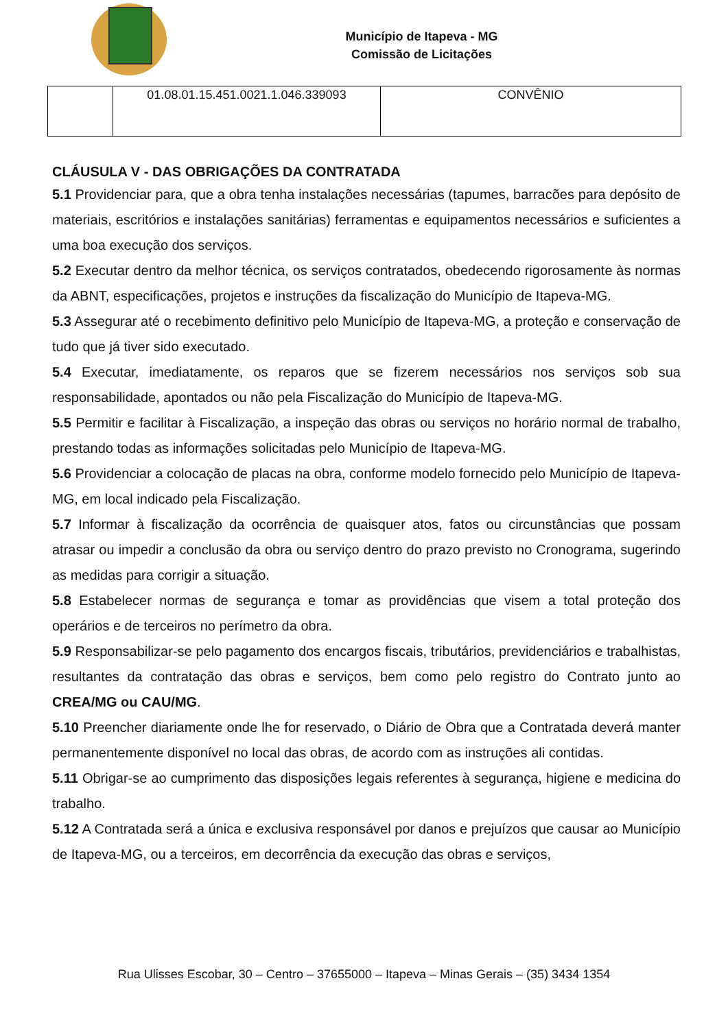Município de Itapeva - MG
Comissão de Licitações
| | 01.08.01.15.451.0021.1.046.339093 | CONVÊNIO |
CLÁUSULA V - DAS OBRIGAÇÕES DA CONTRATADA
5.1 Providenciar para, que a obra tenha instalações necessárias (tapumes, barracões para depósito de materiais, escritórios e instalações sanitárias) ferramentas e equipamentos necessários e suficientes a uma boa execução dos serviços.
5.2 Executar dentro da melhor técnica, os serviços contratados, obedecendo rigorosamente às normas da ABNT, especificações, projetos e instruções da fiscalização do Município de Itapeva-MG.
5.3 Assegurar até o recebimento definitivo pelo Município de Itapeva-MG, a proteção e conservação de tudo que já tiver sido executado.
5.4 Executar, imediatamente, os reparos que se fizerem necessários nos serviços sob sua responsabilidade, apontados ou não pela Fiscalização do Município de Itapeva-MG.
5.5 Permitir e facilitar à Fiscalização, a inspeção das obras ou serviços no horário normal de trabalho, prestando todas as informações solicitadas pelo Município de Itapeva-MG.
5.6 Providenciar a colocação de placas na obra, conforme modelo fornecido pelo Município de Itapeva-MG, em local indicado pela Fiscalização.
5.7 Informar à fiscalização da ocorrência de quaisquer atos, fatos ou circunstâncias que possam atrasar ou impedir a conclusão da obra ou serviço dentro do prazo previsto no Cronograma, sugerindo as medidas para corrigir a situação.
5.8 Estabelecer normas de segurança e tomar as providências que visem a total proteção dos operários e de terceiros no perímetro da obra.
5.9 Responsabilizar-se pelo pagamento dos encargos fiscais, tributários, previdenciários e trabalhistas, resultantes da contratação das obras e serviços, bem como pelo registro do Contrato junto ao CREA/MG ou CAU/MG.
5.10 Preencher diariamente onde lhe for reservado, o Diário de Obra que a Contratada deverá manter permanentemente disponível no local das obras, de acordo com as instruções ali contidas.
5.11 Obrigar-se ao cumprimento das disposições legais referentes à segurança, higiene e medicina do trabalho.
5.12 A Contratada será a única e exclusiva responsável por danos e prejuízos que causar ao Município de Itapeva-MG, ou a terceiros, em decorrência da execução das obras e serviços,
Rua Ulisses Escobar, 30 – Centro – 37655000 – Itapeva – Minas Gerais – (35) 3434 1354